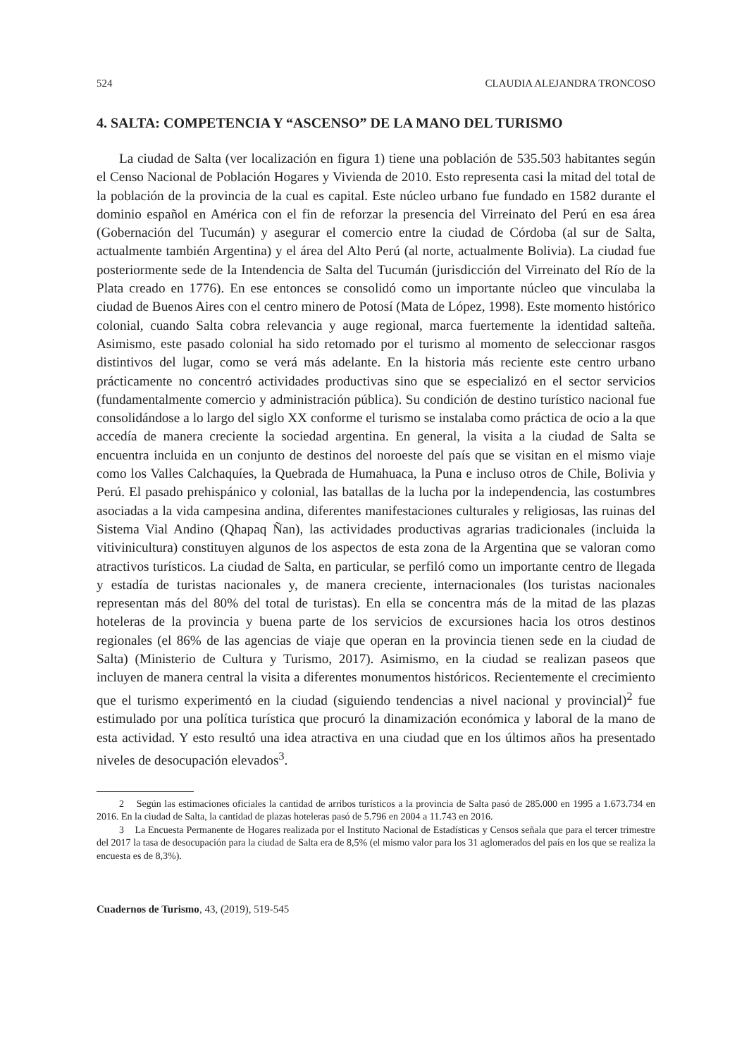524 CLAUDIA ALEJANDRA TRONCOSO
4. SALTA: COMPETENCIA Y “ASCENSO” DE LA MANO DEL TURISMO
La ciudad de Salta (ver localización en figura 1) tiene una población de 535.503 habitantes según el Censo Nacional de Población Hogares y Vivienda de 2010. Esto representa casi la mitad del total de la población de la provincia de la cual es capital. Este núcleo urbano fue fundado en 1582 durante el dominio español en América con el fin de reforzar la presencia del Virreinato del Perú en esa área (Gobernación del Tucumán) y asegurar el comercio entre la ciudad de Córdoba (al sur de Salta, actualmente también Argentina) y el área del Alto Perú (al norte, actualmente Bolivia). La ciudad fue posteriormente sede de la Intendencia de Salta del Tucumán (jurisdicción del Virreinato del Río de la Plata creado en 1776). En ese entonces se consolidó como un importante núcleo que vinculaba la ciudad de Buenos Aires con el centro minero de Potosí (Mata de López, 1998). Este momento histórico colonial, cuando Salta cobra relevancia y auge regional, marca fuertemente la identidad salteña. Asimismo, este pasado colonial ha sido retomado por el turismo al momento de seleccionar rasgos distintivos del lugar, como se verá más adelante. En la historia más reciente este centro urbano prácticamente no concentró actividades productivas sino que se especializó en el sector servicios (fundamentalmente comercio y administración pública). Su condición de destino turístico nacional fue consolidándose a lo largo del siglo XX conforme el turismo se instalaba como práctica de ocio a la que accedía de manera creciente la sociedad argentina. En general, la visita a la ciudad de Salta se encuentra incluida en un conjunto de destinos del noroeste del país que se visitan en el mismo viaje como los Valles Calchaquíes, la Quebrada de Humahuaca, la Puna e incluso otros de Chile, Bolivia y Perú. El pasado prehispánico y colonial, las batallas de la lucha por la independencia, las costumbres asociadas a la vida campesina andina, diferentes manifestaciones culturales y religiosas, las ruinas del Sistema Vial Andino (Qhapaq Ñan), las actividades productivas agrarias tradicionales (incluida la vitivinicultura) constituyen algunos de los aspectos de esta zona de la Argentina que se valoran como atractivos turísticos. La ciudad de Salta, en particular, se perfiló como un importante centro de llegada y estadía de turistas nacionales y, de manera creciente, internacionales (los turistas nacionales representan más del 80% del total de turistas). En ella se concentra más de la mitad de las plazas hoteleras de la provincia y buena parte de los servicios de excursiones hacia los otros destinos regionales (el 86% de las agencias de viaje que operan en la provincia tienen sede en la ciudad de Salta) (Ministerio de Cultura y Turismo, 2017). Asimismo, en la ciudad se realizan paseos que incluyen de manera central la visita a diferentes monumentos históricos. Recientemente el crecimiento que el turismo experimentó en la ciudad (siguiendo tendencias a nivel nacional y provincial)<sup>2</sup> fue estimulado por una política turística que procuró la dinamización económica y laboral de la mano de esta actividad. Y esto resultó una idea atractiva en una ciudad que en los últimos años ha presentado niveles de desocupación elevados<sup>3</sup>.
2 Según las estimaciones oficiales la cantidad de arribos turísticos a la provincia de Salta pasó de 285.000 en 1995 a 1.673.734 en 2016. En la ciudad de Salta, la cantidad de plazas hoteleras pasó de 5.796 en 2004 a 11.743 en 2016.
3 La Encuesta Permanente de Hogares realizada por el Instituto Nacional de Estadísticas y Censos señala que para el tercer trimestre del 2017 la tasa de desocupación para la ciudad de Salta era de 8,5% (el mismo valor para los 31 aglomerados del país en los que se realiza la encuesta es de 8,3%).
Cuadernos de Turismo, 43, (2019), 519-545